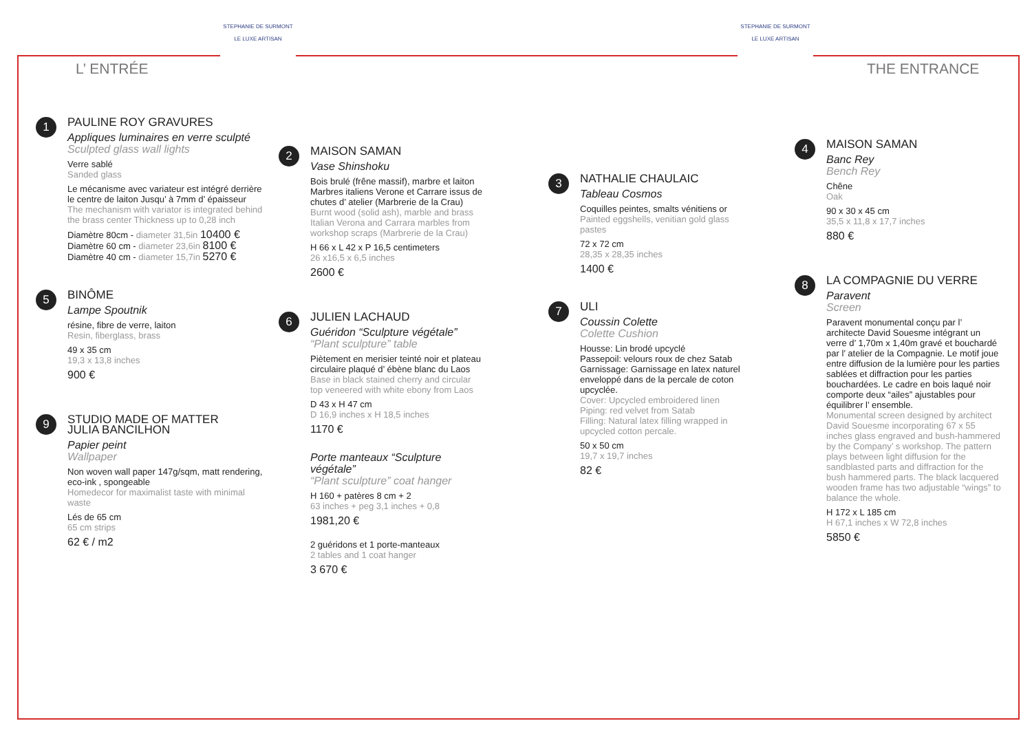L’ ENTRÉE
STEPHANIE DE SURMONT
LE LUXE ARTISAN
STEPHANIE DE SURMONT
LE LUXE ARTISAN
THE ENTRANCE
1
PAULINE ROY GRAVURES
Appliques luminaires en verre sculpté
Sculpted glass wall lights
Verre sablé
Sanded glass
Le mécanisme avec variateur est intégré derrière le centre de laiton Jusqu’ à 7mm d’ épaisseur
The mechanism with variator is integrated behind the brass center Thickness up to 0,28 inch
Diamètre 80cm - diameter 31,5in 10400 €
Diamètre 60 cm - diameter 23,6in 8100 €
Diamètre 40 cm - diameter 15,7in 5270 €
5
BINÔME
Lampe Spoutnik
résine, fibre de verre, laiton
Resin, fiberglass, brass
49 x 35 cm
19,3 x 13,8 inches
900 €
9
STUDIO MADE OF MATTER
JULIA BANCILHON
Papier peint
Wallpaper
Non woven wall paper 147g/sqm, matt rendering, eco-ink , spongeable
Homedecor for maximalist taste with minimal waste
Lés de 65 cm
65 cm strips
62 € / m2
2
MAISON SAMAN
Vase Shinshoku
Bois brulé (frêne massif), marbre et laiton
Marbres italiens Verone et Carrare issus de chutes d’ atelier (Marbrerie de la Crau)
Burnt wood (solid ash), marble and brass Italian Verona and Carrara marbles from workshop scraps (Marbrerie de la Crau)
H 66 x L 42 x P 16,5 centimeters
26 x16,5 x 6,5 inches
2600 €
6
JULIEN LACHAUD
Guéridon “Sculpture végétale”
“Plant sculpture” table
Piètement en merisier teinté noir et plateau circulaire plaqué d’ ébène blanc du Laos
Base in black stained cherry and circular top veneered with white ebony from Laos
D 43 x H 47 cm
D 16,9 inches x H 18,5 inches
1170 €
Porte manteaux “Sculpture végétale”
“Plant sculpture” coat hanger
H 160 + patères 8 cm + 2
63 inches + peg 3,1 inches + 0,8
1981,20 €
2 guéridons et 1 porte-manteaux
2 tables and 1 coat hanger
3 670 €
3
NATHALIE CHAULAIC
Tableau Cosmos
Coquilles peintes, smalts vénitiens or
Painted eggshells, venitian gold glass pastes
72 x 72 cm
28,35 x 28,35 inches
1400 €
7
ULI
Coussin Colette
Colette Cushion
Housse: Lin brodé upcyclé
Passepoil: velours roux de chez Satab
Garnissage: Garnissage en latex naturel enveloppé dans de la percale de coton upcyclée.
Cover: Upcycled embroidered linen
Piping: red velvet from Satab
Filling: Natural latex filling wrapped in upcycled cotton percale.
50 x 50 cm
19,7 x 19,7 inches
82 €
4
MAISON SAMAN
Banc Rey
Bench Rey
Chêne
Oak
90 x 30 x 45 cm
35,5 x 11,8 x 17,7 inches
880 €
8
LA COMPAGNIE DU VERRE
Paravent
Screen
Paravent monumental conçu par l’ architecte David Souesme intégrant un verre d’ 1,70m x 1,40m gravé et bouchardé par l’ atelier de la Compagnie. Le motif joue entre diffusion de la lumière pour les parties sablées et diffraction pour les parties bouchardées. Le cadre en bois laqué noir comporte deux “ailes” ajustables pour équilibrer l’ ensemble.
Monumental screen designed by architect David Souesme incorporating 67 x 55 inches glass engraved and bush-hammered by the Company’ s workshop. The pattern plays between light diffusion for the sandblasted parts and diffraction for the bush hammered parts. The black lacquered wooden frame has two adjustable “wings” to balance the whole.
H 172 x L 185 cm
H 67,1 inches x W 72,8 inches
5850 €